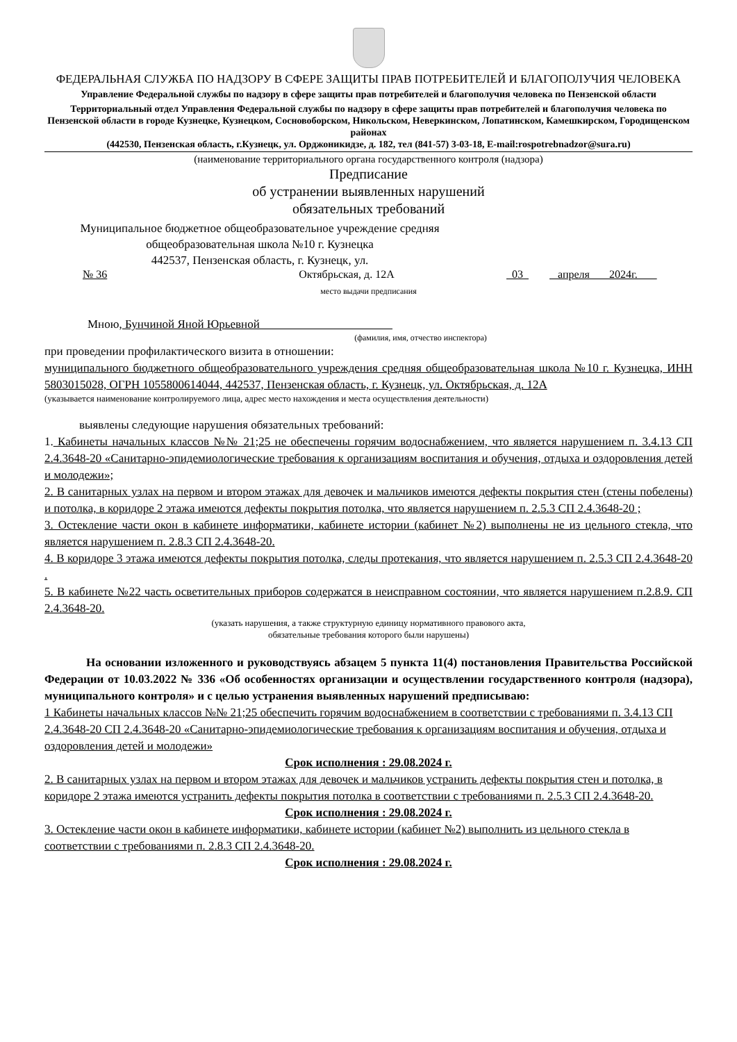ФЕДЕРАЛЬНАЯ СЛУЖБА ПО НАДЗОРУ В СФЕРЕ ЗАЩИТЫ ПРАВ ПОТРЕБИТЕЛЕЙ И БЛАГОПОЛУЧИЯ ЧЕЛОВЕКА
Управление Федеральной службы по надзору в сфере защиты прав потребителей и благополучия человека по Пензенской области
Территориальный отдел Управления Федеральной службы по надзору в сфере защиты прав потребителей и благополучия человека по Пензенской области в городе Кузнецке, Кузнецком, Сосновоборском, Никольском, Неверкинском, Лопатинском, Камешкирском, Городищенском районах
(442530, Пензенская область, г.Кузнецк, ул. Орджоникидзе, д. 182, тел (841-57) 3-03-18, E-mail:rospotrebnadzor@sura.ru)
(наименование территориального органа государственного контроля (надзора)
Предписание
об устранении выявленных нарушений
обязательных требований
Муниципальное бюджетное общеобразовательное учреждение средняя общеобразовательная школа №10 г. Кузнецка
442537, Пензенская область, г. Кузнецк, ул.
№ 36 Октябрьская, д. 12А 03 апреля 2024г.
место выдачи предписания
Мною, Бунчиной Яной Юрьевной
(фамилия, имя, отчество инспектора)
при проведении профилактического визита в отношении:
муниципального бюджетного общеобразовательного учреждения средняя общеобразовательная школа №10 г. Кузнецка, ИНН 5803015028, ОГРН 1055800614044, 442537, Пензенская область, г. Кузнецк, ул. Октябрьская, д. 12А
(указывается наименование контролируемого лица, адрес место нахождения и места осуществления деятельности)
выявлены следующие нарушения обязательных требований:
1. Кабинеты начальных классов №№ 21;25 не обеспечены горячим водоснабжением, что является нарушением п. 3.4.13 СП 2.4.3648-20 «Санитарно-эпидемиологические требования к организациям воспитания и обучения, отдыха и оздоровления детей и молодежи»;
2. В санитарных узлах на первом и втором этажах для девочек и мальчиков имеются дефекты покрытия стен (стены побелены) и потолка, в коридоре 2 этажа имеются дефекты покрытия потолка, что является нарушением п. 2.5.3 СП 2.4.3648-20 ;
3. Остекление части окон в кабинете информатики, кабинете истории (кабинет №2) выполнены не из цельного стекла, что является нарушением п. 2.8.3 СП 2.4.3648-20.
4. В коридоре 3 этажа имеются дефекты покрытия потолка, следы протекания, что является нарушением п. 2.5.3 СП 2.4.3648-20 .
5. В кабинете №22 часть осветительных приборов содержатся в неисправном состоянии, что является нарушением п.2.8.9. СП 2.4.3648-20.
(указать нарушения, а также структурную единицу нормативного правового акта,
обязательные требования которого были нарушены)
На основании изложенного и руководствуясь абзацем 5 пункта 11(4) постановления Правительства Российской Федерации от 10.03.2022 № 336 «Об особенностях организации и осуществлении государственного контроля (надзора), муниципального контроля» и с целью устранения выявленных нарушений предписываю:
1 Кабинеты начальных классов №№ 21;25 обеспечить горячим водоснабжением в соответствии с требованиями п. 3.4.13 СП 2.4.3648-20 СП 2.4.3648-20 «Санитарно-эпидемиологические требования к организациям воспитания и обучения, отдыха и оздоровления детей и молодежи»
Срок исполнения : 29.08.2024 г.
2. В санитарных узлах на первом и втором этажах для девочек и мальчиков устранить дефекты покрытия стен и потолка, в коридоре 2 этажа имеются устранить дефекты покрытия потолка в соответствии с требованиями п. 2.5.3 СП 2.4.3648-20.
Срок исполнения : 29.08.2024 г.
3. Остекление части окон в кабинете информатики, кабинете истории (кабинет №2) выполнить из цельного стекла в соответствии с требованиями п. 2.8.3 СП 2.4.3648-20.
Срок исполнения : 29.08.2024 г.